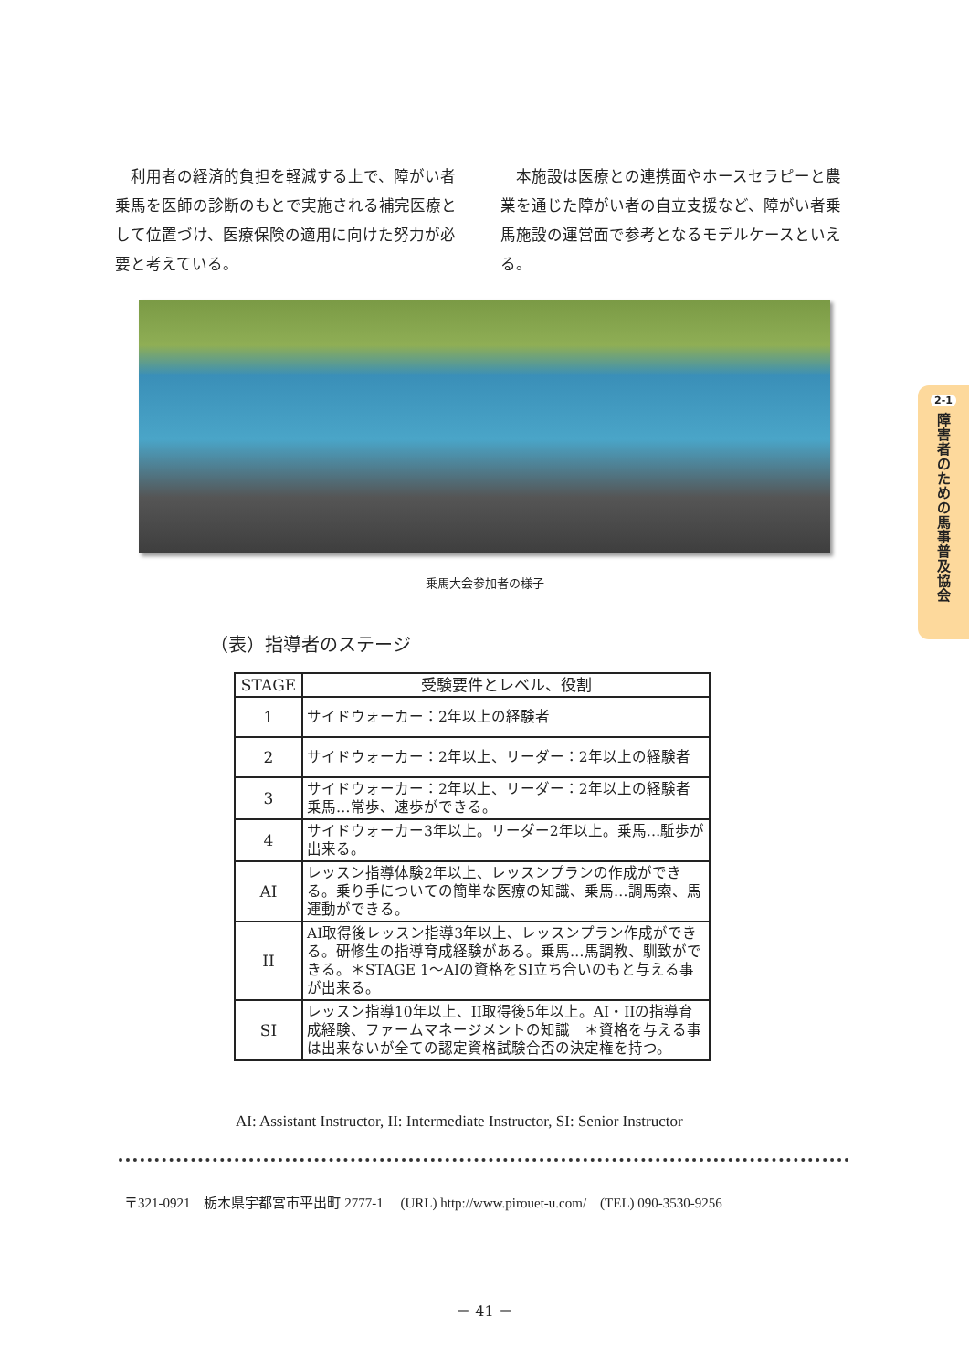利用者の経済的負担を軽減する上で、障がい者乗馬を医師の診断のもとで実施される補完医療として位置づけ、医療保険の適用に向けた努力が必要と考えている。
本施設は医療との連携面やホースセラピーと農業を通じた障がい者の自立支援など、障がい者乗馬施設の運営面で参考となるモデルケースといえる。
乗馬大会参加者の様子
（表）指導者のステージ
| STAGE | 受験要件とレベル、役割 |
| --- | --- |
| 1 | サイドウォーカー：2年以上の経験者 |
| 2 | サイドウォーカー：2年以上、リーダー：2年以上の経験者 |
| 3 | サイドウォーカー：2年以上、リーダー：2年以上の経験者 乗馬…常歩、速歩ができる。 |
| 4 | サイドウォーカー3年以上。リーダー2年以上。乗馬…駈歩が出来る。 |
| AI | レッスン指導体験2年以上、レッスンプランの作成ができる。乗り手についての簡単な医療の知識、乗馬…調馬索、馬運動ができる。 |
| II | AI取得後レッスン指導3年以上、レッスンプラン作成ができる。研修生の指導育成経験がある。乗馬…馬調教、馴致ができる。＊STAGE 1～AIの資格をSI立ち合いのもと与える事が出来る。 |
| SI | レッスン指導10年以上、II取得後5年以上。AI・IIの指導育成経験、ファームマネージメントの知識 ＊資格を与える事は出来ないが全ての認定資格試験合否の決定権を持つ。 |
AI: Assistant Instructor, II: Intermediate Instructor, SI: Senior Instructor
〒321-0921　栃木県宇都宮市平出町 2777-1　 (URL) http://www.pirouet-u.com/　(TEL) 090-3530-9256
－ 41 －
2-1
障害者のための馬事普及協会